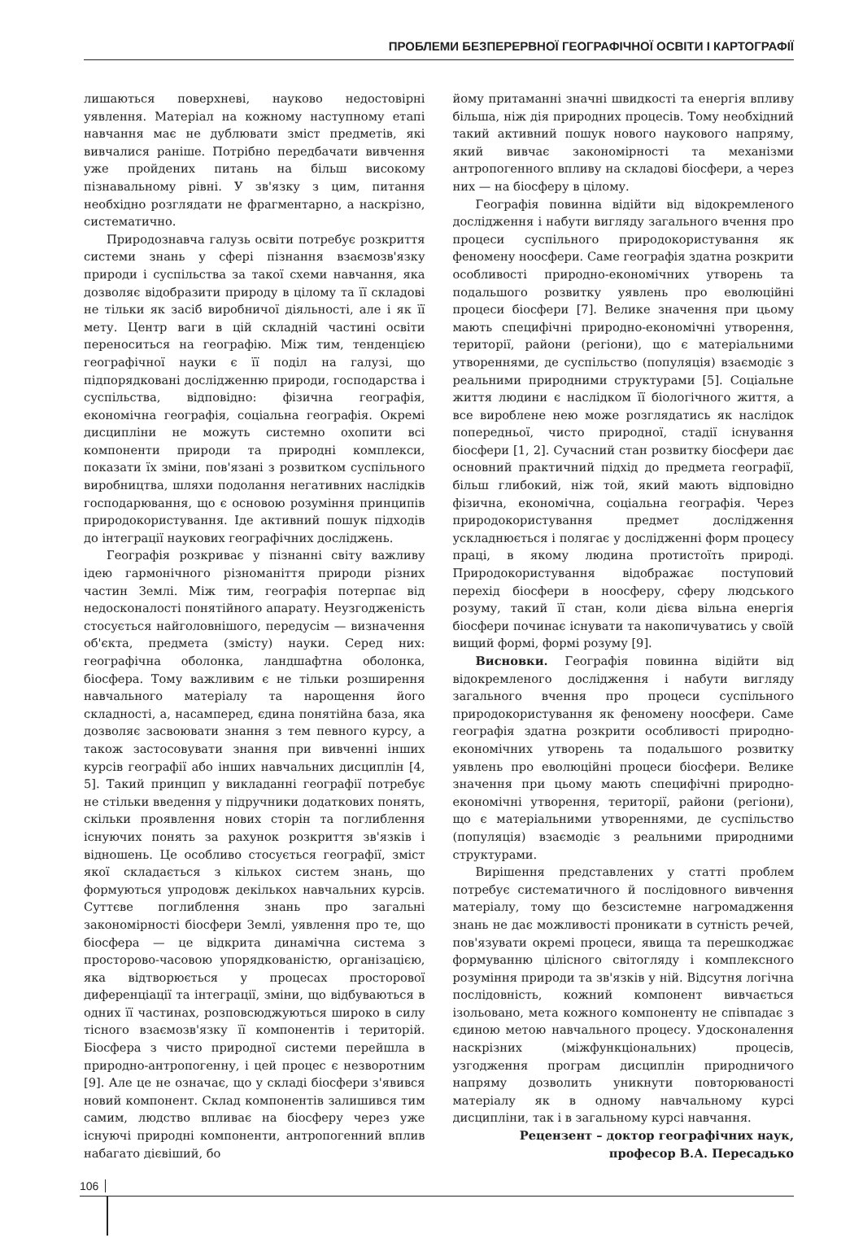ПРОБЛЕМИ БЕЗПЕРЕРВНОЇ ГЕОГРАФІЧНОЇ ОСВІТИ І КАРТОГРАФІЇ
лишаються поверхневі, науково недостовірні уявлення. Матеріал на кожному наступному етапі навчання має не дублювати зміст предметів, які вивчалися раніше. Потрібно передбачати вивчення уже пройдених питань на більш високому пізнавальному рівні. У зв'язку з цим, питання необхідно розглядати не фрагментарно, а наскрізно, систематично.
Природознавча галузь освіти потребує розкриття системи знань у сфері пізнання взаємозв'язку природи і суспільства за такої схеми навчання, яка дозволяє відобразити природу в цілому та її складові не тільки як засіб виробничої діяльності, але і як її мету. Центр ваги в цій складній частині освіти переноситься на географію. Між тим, тенденцією географічної науки є її поділ на галузі, що підпорядковані дослідженню природи, господарства і суспільства, відповідно: фізична географія, економічна географія, соціальна географія. Окремі дисципліни не можуть системно охопити всі компоненти природи та природні комплекси, показати їх зміни, пов'язані з розвитком суспільного виробництва, шляхи подолання негативних наслідків господарювання, що є основою розуміння принципів природокористування. Іде активний пошук підходів до інтеграції наукових географічних досліджень.
Географія розкриває у пізнанні світу важливу ідею гармонічного різноманіття природи різних частин Землі. Між тим, географія потерпає від недосконалості понятійного апарату. Неузгодженість стосується найголовнішого, передусім — визначення об'єкта, предмета (змісту) науки. Серед них: географічна оболонка, ландшафтна оболонка, біосфера. Тому важливим є не тільки розширення навчального матеріалу та нарощення його складності, а, насамперед, єдина понятійна база, яка дозволяє засвоювати знання з тем певного курсу, а також застосовувати знання при вивченні інших курсів географії або інших навчальних дисциплін [4, 5]. Такий принцип у викладанні географії потребує не стільки введення у підручники додаткових понять, скільки проявлення нових сторін та поглиблення існуючих понять за рахунок розкриття зв'язків і відношень. Це особливо стосується географії, зміст якої складається з кількох систем знань, що формуються упродовж декількох навчальних курсів. Суттєве поглиблення знань про загальні закономірності біосфери Землі, уявлення про те, що біосфера — це відкрита динамічна система з просторово-часовою упорядкованістю, організацією, яка відтворюється у процесах просторової диференціації та інтеграції, зміни, що відбуваються в одних її частинах, розповсюджуються широко в силу тісного взаємозв'язку її компонентів і територій. Біосфера з чисто природної системи перейшла в природно-антропогенну, і цей процес є незворотним [9]. Але це не означає, що у складі біосфери з'явився новий компонент. Склад компонентів залишився тим самим, людство впливає на біосферу через уже існуючі природні компоненти, антропогенний вплив набагато дієвіший, бо
йому притаманні значні швидкості та енергія впливу більша, ніж дія природних процесів. Тому необхідний такий активний пошук нового наукового напряму, який вивчає закономірності та механізми антропогенного впливу на складові біосфери, а через них — на біосферу в цілому.
Географія повинна відійти від відокремленого дослідження і набути вигляду загального вчення про процеси суспільного природокористування як феномену ноосфери. Саме географія здатна розкрити особливості природно-економічних утворень та подальшого розвитку уявлень про еволюційні процеси біосфери [7]. Велике значення при цьому мають специфічні природно-економічні утворення, території, райони (регіони), що є матеріальними утвореннями, де суспільство (популяція) взаємодіє з реальними природними структурами [5]. Соціальне життя людини є наслідком її біологічного життя, а все вироблене нею може розглядатись як наслідок попередньої, чисто природної, стадії існування біосфери [1, 2]. Сучасний стан розвитку біосфери дає основний практичний підхід до предмета географії, більш глибокий, ніж той, який мають відповідно фізична, економічна, соціальна географія. Через природокористування предмет дослідження ускладнюється і полягає у дослідженні форм процесу праці, в якому людина протистоїть природі. Природокористування відображає поступовий перехід біосфери в ноосферу, сферу людського розуму, такий її стан, коли дієва вільна енергія біосфери починає існувати та накопичуватись у своїй вищий формі, формі розуму [9].
Висновки. Географія повинна відійти від відокремленого дослідження і набути вигляду загального вчення про процеси суспільного природокористування як феномену ноосфери. Саме географія здатна розкрити особливості природно-економічних утворень та подальшого розвитку уявлень про еволюційні процеси біосфери. Велике значення при цьому мають специфічні природно-економічні утворення, території, райони (регіони), що є матеріальними утвореннями, де суспільство (популяція) взаємодіє з реальними природними структурами.
Вирішення представлених у статті проблем потребує систематичного й послідовного вивчення матеріалу, тому що безсистемне нагромадження знань не дає можливості проникати в сутність речей, пов'язувати окремі процеси, явища та перешкоджає формуванню цілісного світогляду і комплексного розуміння природи та зв'язків у ній. Відсутня логічна послідовність, кожний компонент вивчається ізольовано, мета кожного компоненту не співпадає з єдиною метою навчального процесу. Удосконалення наскрізних (міжфункціональних) процесів, узгодження програм дисциплін природничого напряму дозволить уникнути повторюваності матеріалу як в одному навчальному курсі дисципліни, так і в загальному курсі навчання.
Рецензент – доктор географічних наук,
професор В.А. Пересадько
106